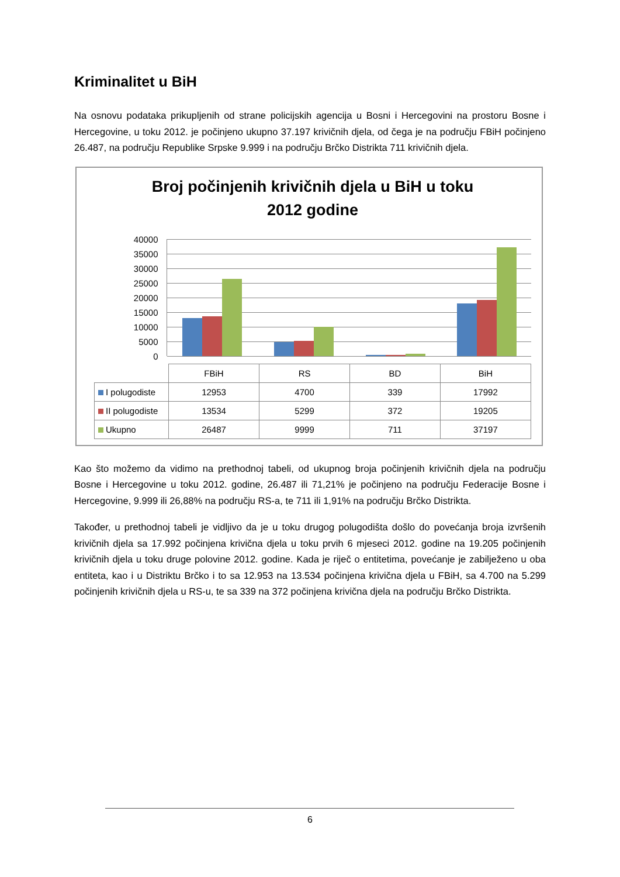Kriminalitet u BiH
Na osnovu podataka prikupljenih od strane policijskih agencija u Bosni i Hercegovini na prostoru Bosne i Hercegovine, u toku 2012. je počinjeno ukupno 37.197 krivičnih djela, od čega je na području FBiH počinjeno 26.487, na području Republike Srpske 9.999 i na području Brčko Distrikta 711 krivičnih djela.
Broj počinjenih krivičnih djela u BiH u toku
2012 godine
40000
35000
30000
25000
20000
15000
10000
5000
0
| | FBiH | RS | BD | BiH |
| I polugodiste | 12953 | 4700 | 339 | 17992 |
| II polugodiste | 13534 | 5299 | 372 | 19205 |
| Ukupno | 26487 | 9999 | 711 | 37197 |
Kao što možemo da vidimo na prethodnoj tabeli, od ukupnog broja počinjenih krivičnih djela na području Bosne i Hercegovine u toku 2012. godine, 26.487 ili 71,21% je počinjeno na području Federacije Bosne i Hercegovine, 9.999 ili 26,88% na području RS-a, te 711 ili 1,91% na području Brčko Distrikta.
Također, u prethodnoj tabeli je vidljivo da je u toku drugog polugodišta došlo do povećanja broja izvršenih krivičnih djela sa 17.992 počinjena krivična djela u toku prvih 6 mjeseci 2012. godine na 19.205 počinjenih krivičnih djela u toku druge polovine 2012. godine. Kada je riječ o entitetima, povećanje je zabilježeno u oba entiteta, kao i u Distriktu Brčko i to sa 12.953 na 13.534 počinjena krivična djela u FBiH, sa 4.700 na 5.299 počinjenih krivičnih djela u RS-u, te sa 339 na 372 počinjena krivična djela na području Brčko Distrikta.
6